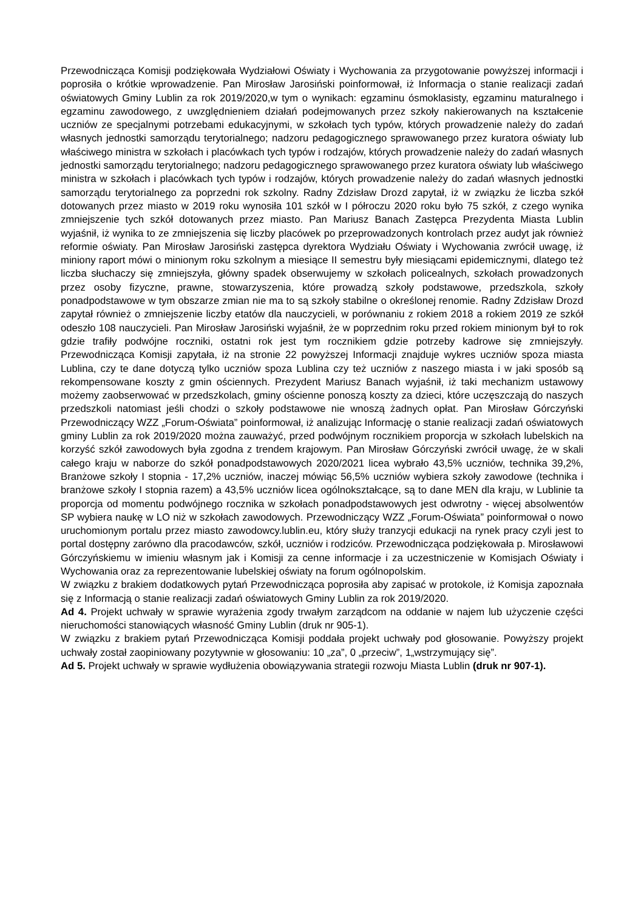Przewodnicząca Komisji podziękowała Wydziałowi Oświaty i Wychowania za przygotowanie powyższej informacji i poprosiła o krótkie wprowadzenie. Pan Mirosław Jarosiński poinformował, iż Informacja o stanie realizacji zadań oświatowych Gminy Lublin za rok 2019/2020,w tym o wynikach: egzaminu ósmoklasisty, egzaminu maturalnego i egzaminu zawodowego, z uwzględnieniem działań podejmowanych przez szkoły nakierowanych na kształcenie uczniów ze specjalnymi potrzebami edukacyjnymi, w szkołach tych typów, których prowadzenie należy do zadań własnych jednostki samorządu terytorialnego; nadzoru pedagogicznego sprawowanego przez kuratora oświaty lub właściwego ministra w szkołach i placówkach tych typów i rodzajów, których prowadzenie należy do zadań własnych jednostki samorządu terytorialnego; nadzoru pedagogicznego sprawowanego przez kuratora oświaty lub właściwego ministra w szkołach i placówkach tych typów i rodzajów, których prowadzenie należy do zadań własnych jednostki samorządu terytorialnego za poprzedni rok szkolny. Radny Zdzisław Drozd zapytał, iż w związku że liczba szkół dotowanych przez miasto w 2019 roku wynosiła 101 szkół w I półroczu 2020 roku było 75 szkół, z czego wynika zmniejszenie tych szkół dotowanych przez miasto. Pan Mariusz Banach Zastępca Prezydenta Miasta Lublin wyjaśnił, iż wynika to ze zmniejszenia się liczby placówek po przeprowadzonych kontrolach przez audyt jak również reformie oświaty. Pan Mirosław Jarosiński zastępca dyrektora Wydziału Oświaty i Wychowania zwrócił uwagę, iż miniony raport mówi o minionym roku szkolnym a miesiące II semestru były miesiącami epidemicznymi, dlatego też liczba słuchaczy się zmniejszyła, główny spadek obserwujemy w szkołach policealnych, szkołach prowadzonych przez osoby fizyczne, prawne, stowarzyszenia, które prowadzą szkoły podstawowe, przedszkola, szkoły ponadpodstawowe w tym obszarze zmian nie ma to są szkoły stabilne o określonej renomie. Radny Zdzisław Drozd zapytał również o zmniejszenie liczby etatów dla nauczycieli, w porównaniu z rokiem 2018 a rokiem 2019 ze szkół odeszło 108 nauczycieli. Pan Mirosław Jarosiński wyjaśnił, że w poprzednim roku przed rokiem minionym był to rok gdzie trafiły podwójne roczniki, ostatni rok jest tym rocznikiem gdzie potrzeby kadrowe się zmniejszyły. Przewodnicząca Komisji zapytała, iż na stronie 22 powyższej Informacji znajduje wykres uczniów spoza miasta Lublina, czy te dane dotyczą tylko uczniów spoza Lublina czy też uczniów z naszego miasta i w jaki sposób są rekompensowane koszty z gmin ościennych. Prezydent Mariusz Banach wyjaśnił, iż taki mechanizm ustawowy możemy zaobserwować w przedszkolach, gminy ościenne ponoszą koszty za dzieci, które uczęszczają do naszych przedszkoli natomiast jeśli chodzi o szkoły podstawowe nie wnoszą żadnych opłat. Pan Mirosław Górczyński Przewodniczący WZZ „Forum-Oświata” poinformował, iż analizując Informację o stanie realizacji zadań oświatowych gminy Lublin za rok 2019/2020 można zauważyć, przed podwójnym rocznikiem proporcja w szkołach lubelskich na korzyść szkół zawodowych była zgodna z trendem krajowym. Pan Mirosław Górczyński zwrócił uwagę, że w skali całego kraju w naborze do szkół ponadpodstawowych 2020/2021 licea wybrało 43,5% uczniów, technika 39,2%, Branżowe szkoły I stopnia - 17,2% uczniów, inaczej mówiąc 56,5% uczniów wybiera szkoły zawodowe (technika i branżowe szkoły I stopnia razem) a 43,5% uczniów licea ogólnokształcące, są to dane MEN dla kraju, w Lublinie ta proporcja od momentu podwójnego rocznika w szkołach ponadpodstawowych jest odwrotny - więcej absolwentów SP wybiera naukę w LO niż w szkołach zawodowych. Przewodniczący WZZ „Forum-Oświata” poinformował o nowo uruchomionym portalu przez miasto zawodowcy.lublin.eu, który służy tranzycji edukacji na rynek pracy czyli jest to portal dostępny zarówno dla pracodawców, szkół, uczniów i rodziców. Przewodnicząca podziękowała p. Mirosławowi Górczyńskiemu w imieniu własnym jak i Komisji za cenne informacje i za uczestniczenie w Komisjach Oświaty i Wychowania oraz za reprezentowanie lubelskiej oświaty na forum ogólnopolskim.
W związku z brakiem dodatkowych pytań Przewodnicząca poprosiła aby zapisać w protokole, iż Komisja zapoznała się z Informacją o stanie realizacji zadań oświatowych Gminy Lublin za rok 2019/2020.
Ad 4. Projekt uchwały w sprawie wyrażenia zgody trwałym zarządcom na oddanie w najem lub użyczenie części nieruchomości stanowiących własność Gminy Lublin (druk nr 905-1).
W związku z brakiem pytań Przewodnicząca Komisji poddała projekt uchwały pod głosowanie. Powyższy projekt uchwały został zaopiniowany pozytywnie w głosowaniu: 10 „za”, 0 „przeciw”, 1„wstrzymujący się”.
Ad 5. Projekt uchwały w sprawie wydłużenia obowiązywania strategii rozwoju Miasta Lublin (druk nr 907-1).